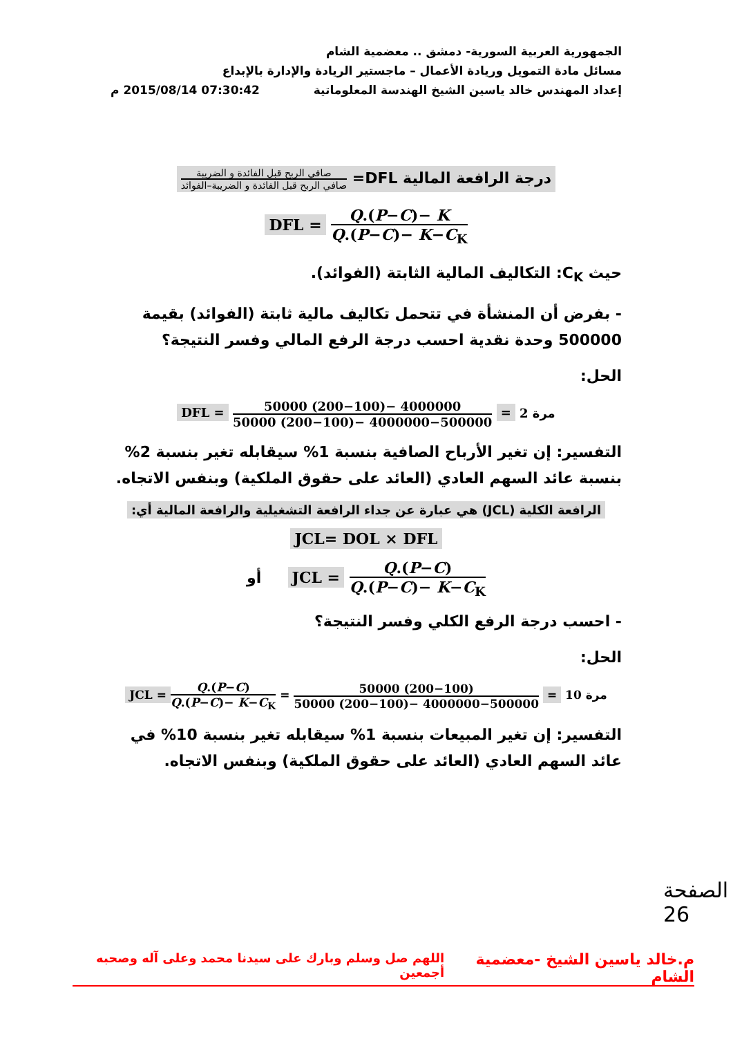الجمهورية العربية السورية- دمشق .. معضمية الشام
مسائل مادة التمويل وريادة الأعمال – ماجستير الريادة والإدارة بالإبداع
إعداد المهندس خالد ياسين الشيخ الهندسة المعلوماتية 07:30:42 2015/08/14 م
درجة الرافعة المالية DFL= صافي الربح قبل الفائدة و الضريبة صافي الربح قبل الفائدة و الضريبة–الفوائد
DFL = Q.(P−C)− K Q.(P−C)− K−C<sub>K</sub>
حيث C<sub>K</sub>: التكاليف المالية الثابتة (الفوائد).
- بفرض أن المنشأة في تتحمل تكاليف مالية ثابتة (الفوائد) بقيمة 500000 وحدة نقدية احسب درجة الرفع المالي وفسر النتيجة؟
الحل:
DFL = 50000 (200−100)− 4000000 50000 (200−100)− 4000000−500000 = 2 مرة
التفسير: إن تغير الأرباح الصافية بنسبة 1% سيقابله تغير بنسبة 2% بنسبة عائد السهم العادي (العائد على حقوق الملكية) وبنفس الاتجاه.
الرافعة الكلية (JCL) هي عبارة عن جداء الرافعة التشغيلية والرافعة المالية أي:
JCL= DOL × DFL
أو JCL = Q.(P−C) Q.(P−C)− K−C<sub>K</sub>
- احسب درجة الرفع الكلي وفسر النتيجة؟
الحل:
JCL = Q.(P−C) Q.(P−C)− K−C<sub>K</sub> = 50000 (200−100) 50000 (200−100)− 4000000−500000 = 10 مرة
التفسير: إن تغير المبيعات بنسبة 1% سيقابله تغير بنسبة 10% في عائد السهم العادي (العائد على حقوق الملكية) وبنفس الاتجاه.
الصفحة 26
م.خالد ياسين الشيخ -معضمية الشام اللهم صل وسلم وبارك على سيدنا محمد وعلى آله وصحبه أجمعين